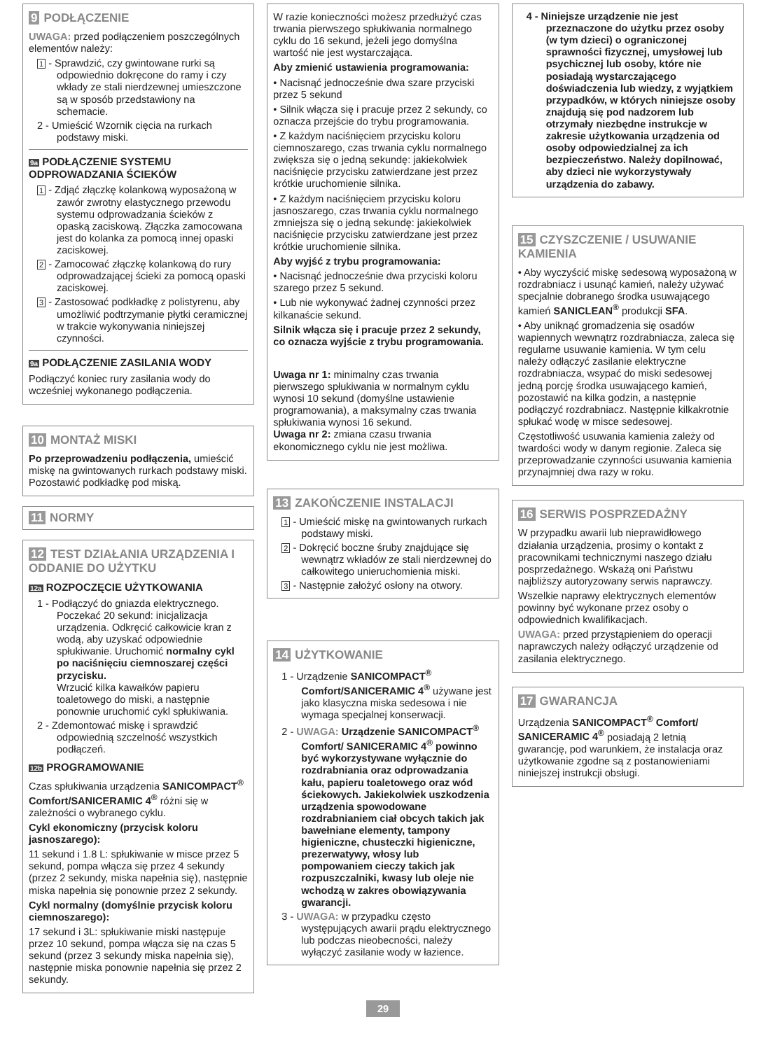9 PODŁĄCZENIE
UWAGA: przed podłączeniem poszczególnych elementów należy:
1 - Sprawdzić, czy gwintowane rurki są odpowiednio dokręcone do ramy i czy wkłady ze stali nierdzewnej umieszczone są w sposób przedstawiony na schemacie.
2 - Umieścić Wzornik cięcia na rurkach podstawy miski.
9a PODŁĄCZENIE SYSTEMU ODPROWADZANIA ŚCIEKÓW
1 - Zdjąć złączkę kolankową wyposażoną w zawór zwrotny elastycznego przewodu systemu odprowadzania ścieków z opaską zaciskową. Złączka zamocowana jest do kolanka za pomocą innej opaski zaciskowej.
2 - Zamocować złączkę kolankową do rury odprowadzającej ścieki za pomocą opaski zaciskowej.
3 - Zastosować podkładkę z polistyrenu, aby umożliwić podtrzymanie płytki ceramicznej w trakcie wykonywania niniejszej czynności.
9a PODŁĄCZENIE ZASILANIA WODY
Podłączyć koniec rury zasilania wody do wcześniej wykonanego podłączenia.
10 MONTAŻ MISKI
Po przeprowadzeniu podłączenia, umieścić miskę na gwintowanych rurkach podstawy miski.
Pozostawić podkładkę pod miską.
11 NORMY
12 TEST DZIAŁANIA URZĄDZENIA I ODDANIE DO UŻYTKU
12a ROZPOCZĘCIE UŻYTKOWANIA
1 - Podłączyć do gniazda elektrycznego. Poczekać 20 sekund: inicjalizacja urządzenia. Odkręcić całkowicie kran z wodą, aby uzyskać odpowiednie spłukiwanie. Uruchomić normalny cykl po naciśnięciu ciemnoszarej części przycisku.
Wrzucić kilka kawałków papieru toaletowego do miski, a następnie ponownie uruchomić cykl spłukiwania.
2 - Zdemontować miskę i sprawdzić odpowiednią szczelność wszystkich podłączeń.
12b PROGRAMOWANIE
Czas spłukiwania urządzenia SANICOMPACT<sup>®</sup> Comfort/SANICERAMIC 4<sup>®</sup> różni się w zależności o wybranego cyklu.
Cykl ekonomiczny (przycisk koloru jasnoszarego):
11 sekund i 1.8 L: spłukiwanie w misce przez 5 sekund, pompa włącza się przez 4 sekundy (przez 2 sekundy, miska napełnia się), następnie miska napełnia się ponownie przez 2 sekundy.
Cykl normalny (domyślnie przycisk koloru ciemnoszarego):
17 sekund i 3L: spłukiwanie miski następuje przez 10 sekund, pompa włącza się na czas 5 sekund (przez 3 sekundy miska napełnia się), następnie miska ponownie napełnia się przez 2 sekundy.
W razie konieczności możesz przedłużyć czas trwania pierwszego spłukiwania normalnego cyklu do 16 sekund, jeżeli jego domyślna wartość nie jest wystarczająca.
Aby zmienić ustawienia programowania:
• Nacisnąć jednocześnie dwa szare przyciski przez 5 sekund
• Silnik włącza się i pracuje przez 2 sekundy, co oznacza przejście do trybu programowania.
• Z każdym naciśnięciem przycisku koloru ciemnoszarego, czas trwania cyklu normalnego zwiększa się o jedną sekundę: jakiekolwiek naciśnięcie przycisku zatwierdzane jest przez krótkie uruchomienie silnika.
• Z każdym naciśnięciem przycisku koloru jasnoszarego, czas trwania cyklu normalnego zmniejsza się o jedną sekundę: jakiekolwiek naciśnięcie przycisku zatwierdzane jest przez krótkie uruchomienie silnika.
Aby wyjść z trybu programowania:
• Nacisnąć jednocześnie dwa przyciski koloru szarego przez 5 sekund.
• Lub nie wykonywać żadnej czynności przez kilkanaście sekund.
Silnik włącza się i pracuje przez 2 sekundy, co oznacza wyjście z trybu programowania.
Uwaga nr 1: minimalny czas trwania pierwszego spłukiwania w normalnym cyklu wynosi 10 sekund (domyślne ustawienie programowania), a maksymalny czas trwania spłukiwania wynosi 16 sekund.
Uwaga nr 2: zmiana czasu trwania ekonomicznego cyklu nie jest możliwa.
13 ZAKOŃCZENIE INSTALACJI
1 - Umieścić miskę na gwintowanych rurkach podstawy miski.
2 - Dokręcić boczne śruby znajdujące się wewnątrz wkładów ze stali nierdzewnej do całkowitego unieruchomienia miski.
3 - Następnie założyć osłony na otwory.
14 UŻYTKOWANIE
1 - Urządzenie SANICOMPACT<sup>®</sup> Comfort/SANICERAMIC 4<sup>®</sup> używane jest jako klasyczna miska sedesowa i nie wymaga specjalnej konserwacji.
2 - UWAGA: Urządzenie SANICOMPACT<sup>®</sup> Comfort/ SANICERAMIC 4<sup>®</sup> powinno być wykorzystywane wyłącznie do rozdrabniania oraz odprowadzania kału, papieru toaletowego oraz wód ściekowych. Jakiekolwiek uszkodzenia urządzenia spowodowane rozdrabnianiem ciał obcych takich jak bawełniane elementy, tampony higieniczne, chusteczki higieniczne, prezerwatywy, włosy lub pompowaniem cieczy takich jak rozpuszczalniki, kwasy lub oleje nie wchodzą w zakres obowiązywania gwarancji.
3 - UWAGA: w przypadku często występujących awarii prądu elektrycznego lub podczas nieobecności, należy wyłączyć zasilanie wody w łazience.
4 - Niniejsze urządzenie nie jest przeznaczone do użytku przez osoby (w tym dzieci) o ograniczonej sprawności fizycznej, umysłowej lub psychicznej lub osoby, które nie posiadają wystarczającego doświadczenia lub wiedzy, z wyjątkiem przypadków, w których niniejsze osoby znajdują się pod nadzorem lub otrzymały niezbędne instrukcje w zakresie użytkowania urządzenia od osoby odpowiedzialnej za ich bezpieczeństwo. Należy dopilnować, aby dzieci nie wykorzystywały urządzenia do zabawy.
15 CZYSZCZENIE / USUWANIE KAMIENIA
• Aby wyczyścić miskę sedesową wyposażoną w rozdrabniacz i usunąć kamień, należy używać specjalnie dobranego środka usuwającego kamień SANICLEAN<sup>®</sup> produkcji SFA.
• Aby uniknąć gromadzenia się osadów wapiennych wewnątrz rozdrabniacza, zaleca się regularne usuwanie kamienia. W tym celu należy odłączyć zasilanie elektryczne rozdrabniacza, wsypać do miski sedesowej jedną porcję środka usuwającego kamień, pozostawić na kilka godzin, a następnie podłączyć rozdrabniacz. Następnie kilkakrotnie spłukać wodę w misce sedesowej.
Częstotliwość usuwania kamienia zależy od twardości wody w danym regionie. Zaleca się przeprowadzanie czynności usuwania kamienia przynajmniej dwa razy w roku.
16 SERWIS POSPRZEDAŻNY
W przypadku awarii lub nieprawidłowego działania urządzenia, prosimy o kontakt z pracownikami technicznymi naszego działu posprzedażnego. Wskażą oni Państwu najbliższy autoryzowany serwis naprawczy.
Wszelkie naprawy elektrycznych elementów powinny być wykonane przez osoby o odpowiednich kwalifikacjach.
UWAGA: przed przystąpieniem do operacji naprawczych należy odłączyć urządzenie od zasilania elektrycznego.
17 GWARANCJA
Urządzenia SANICOMPACT<sup>®</sup> Comfort/ SANICERAMIC 4<sup>®</sup> posiadają 2 letnią gwarancję, pod warunkiem, że instalacja oraz użytkowanie zgodne są z postanowieniami niniejszej instrukcji obsługi.
29